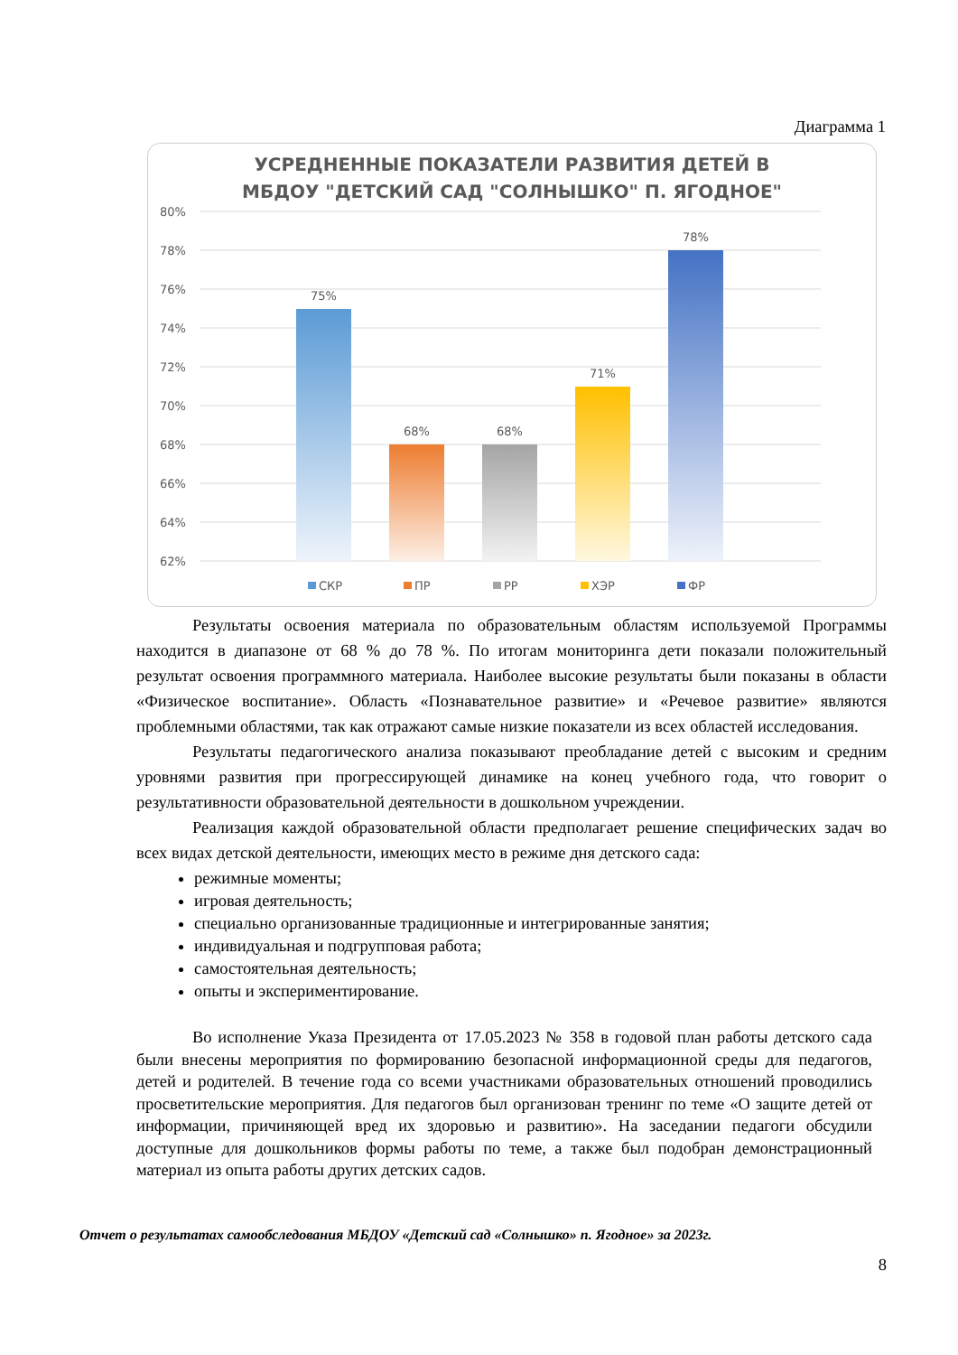Диаграмма 1
УСРЕДНЕННЫЕ ПОКАЗАТЕЛИ РАЗВИТИЯ ДЕТЕЙ В
МБДОУ "ДЕТСКИЙ САД "СОЛНЫШКО" П. ЯГОДНОЕ"
80%
78%
76%
74%
72%
70%
68%
66%
64%
62%
75%
68%
68%
71%
78%
СКР
ПР
РР
ХЭР
ФР
Результаты освоения материала по образовательным областям используемой Программы находится в диапазоне от 68 % до 78 %. По итогам мониторинга дети показали положительный результат освоения программного материала. Наиболее высокие результаты были показаны в области «Физическое воспитание». Область «Познавательное развитие» и «Речевое развитие» являются проблемными областями, так как отражают самые низкие показатели из всех областей исследования.
Результаты педагогического анализа показывают преобладание детей с высоким и средним уровнями развития при прогрессирующей динамике на конец учебного года, что говорит о результативности образовательной деятельности в дошкольном учреждении.
Реализация каждой образовательной области предполагает решение специфических задач во всех видах детской деятельности, имеющих место в режиме дня детского сада:
режимные моменты;
игровая деятельность;
специально организованные традиционные и интегрированные занятия;
индивидуальная и подгрупповая работа;
самостоятельная деятельность;
опыты и экспериментирование.
Во исполнение Указа Президента от 17.05.2023 № 358 в годовой план работы детского сада были внесены мероприятия по формированию безопасной информационной среды для педагогов, детей и родителей. В течение года со всеми участниками образовательных отношений проводились просветительские мероприятия. Для педагогов был организован тренинг по теме «О защите детей от информации, причиняющей вред их здоровью и развитию». На заседании педагоги обсудили доступные для дошкольников формы работы по теме, а также был подобран демонстрационный материал из опыта работы других детских садов.
Отчет о результатах самообследования МБДОУ «Детский сад «Солнышко» п. Ягодное» за 2023г.
8